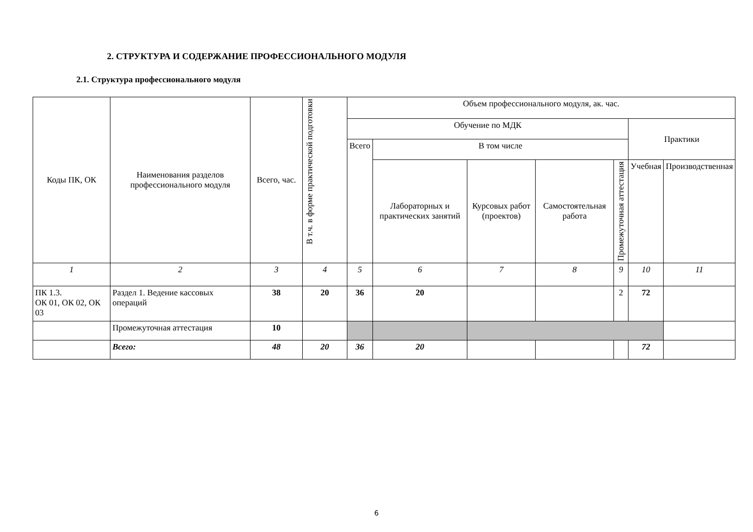2. СТРУКТУРА И СОДЕРЖАНИЕ ПРОФЕССИОНАЛЬНОГО МОДУЛЯ
2.1. Структура профессионального модуля
| Коды ПК, ОК | Наименования разделов профессионального модуля | Всего, час. | В т.ч. в форме практической подготовки | Объем профессионального модуля, ак. час. | | | | | | |
| --- | --- | --- | --- | --- | --- | --- | --- | --- | --- | --- |
| | | | | Обучение по МДК | | | | | Практики | |
| | | | | Всего | В том числе | | | | | |
| | | | | | Лабораторных и практических занятий | Курсовых работ (проектов) | Самостоятельная работа | Промежуточная аттестация | Учебная | Производственная |
| 1 | 2 | 3 | 4 | 5 | 6 | 7 | 8 | 9 | 10 | 11 |
| ПК 1.3. ОК 01, ОК 02, ОК 03 | Раздел 1. Ведение кассовых операций | 38 | 20 | 36 | 20 | | | 2 | 72 | |
| | Промежуточная аттестация | 10 | | | | | | | | |
| | Всего: | 48 | 20 | 36 | 20 | | | | 72 | |
6